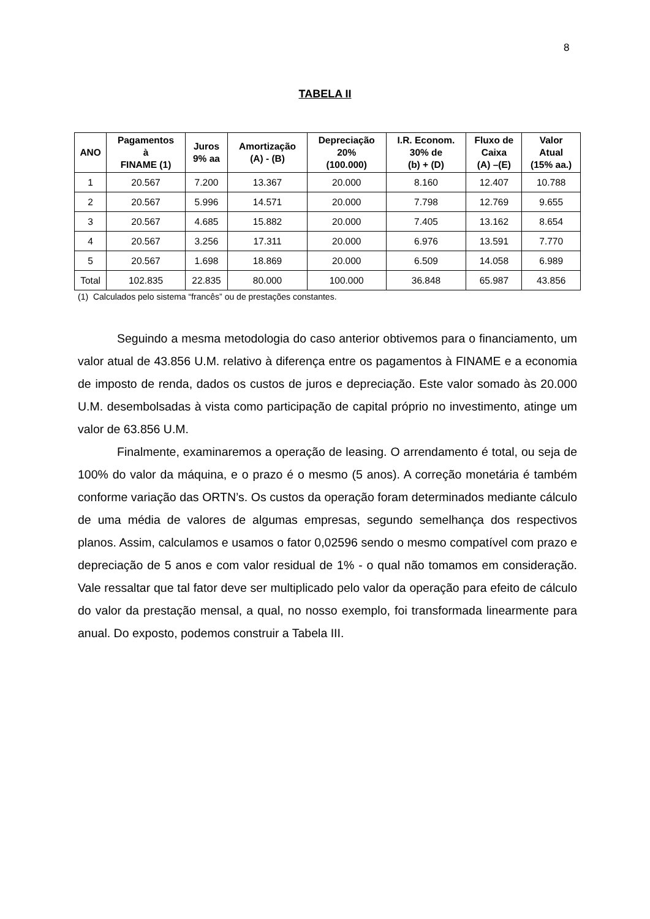8
TABELA II
| ANO | Pagamentos à FINAME (1) | Juros 9% aa | Amortização (A) - (B) | Depreciação 20% (100.000) | I.R. Econom. 30% de (b) + (D) | Fluxo de Caixa (A) –(E) | Valor Atual (15% aa.) |
| --- | --- | --- | --- | --- | --- | --- | --- |
| 1 | 20.567 | 7.200 | 13.367 | 20.000 | 8.160 | 12.407 | 10.788 |
| 2 | 20.567 | 5.996 | 14.571 | 20.000 | 7.798 | 12.769 | 9.655 |
| 3 | 20.567 | 4.685 | 15.882 | 20.000 | 7.405 | 13.162 | 8.654 |
| 4 | 20.567 | 3.256 | 17.311 | 20.000 | 6.976 | 13.591 | 7.770 |
| 5 | 20.567 | 1.698 | 18.869 | 20.000 | 6.509 | 14.058 | 6.989 |
| Total | 102.835 | 22.835 | 80.000 | 100.000 | 36.848 | 65.987 | 43.856 |
(1) Calculados pelo sistema “francês” ou de prestações constantes.
Seguindo a mesma metodologia do caso anterior obtivemos para o financiamento, um valor atual de 43.856 U.M. relativo à diferença entre os pagamentos à FINAME e a economia de imposto de renda, dados os custos de juros e depreciação. Este valor somado às 20.000 U.M. desembolsadas à vista como participação de capital próprio no investimento, atinge um valor de 63.856 U.M.
Finalmente, examinaremos a operação de leasing. O arrendamento é total, ou seja de 100% do valor da máquina, e o prazo é o mesmo (5 anos). A correção monetária é também conforme variação das ORTN’s. Os custos da operação foram determinados mediante cálculo de uma média de valores de algumas empresas, segundo semelhança dos respectivos planos. Assim, calculamos e usamos o fator 0,02596 sendo o mesmo compatível com prazo e depreciação de 5 anos e com valor residual de 1% - o qual não tomamos em consideração. Vale ressaltar que tal fator deve ser multiplicado pelo valor da operação para efeito de cálculo do valor da prestação mensal, a qual, no nosso exemplo, foi transformada linearmente para anual. Do exposto, podemos construir a Tabela III.